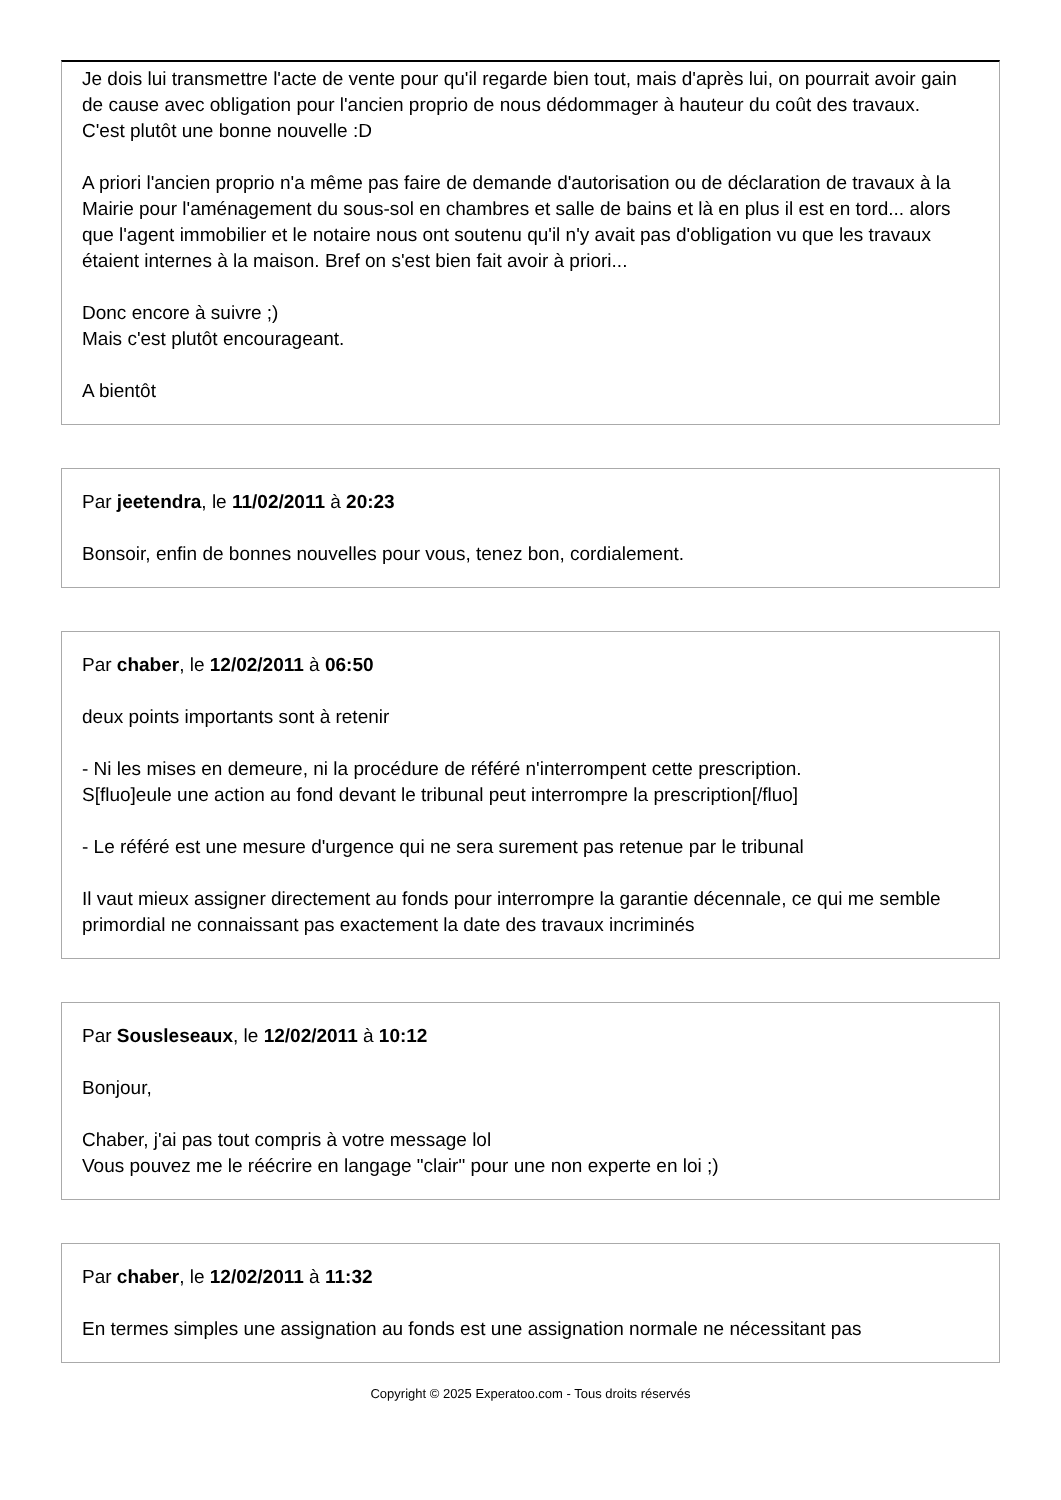Je dois lui transmettre l'acte de vente pour qu'il regarde bien tout, mais d'après lui, on pourrait avoir gain de cause avec obligation pour l'ancien proprio de nous dédommager à hauteur du coût des travaux.
C'est plutôt une bonne nouvelle :D
A priori l'ancien proprio n'a même pas faire de demande d'autorisation ou de déclaration de travaux à la Mairie pour l'aménagement du sous-sol en chambres et salle de bains et là en plus il est en tord... alors que l'agent immobilier et le notaire nous ont soutenu qu'il n'y avait pas d'obligation vu que les travaux étaient internes à la maison. Bref on s'est bien fait avoir à priori...
Donc encore à suivre ;)
Mais c'est plutôt encourageant.
A bientôt
Par jeetendra, le 11/02/2011 à 20:23
Bonsoir, enfin de bonnes nouvelles pour vous, tenez bon, cordialement.
Par chaber, le 12/02/2011 à 06:50
deux points importants sont à retenir
- Ni les mises en demeure, ni la procédure de référé n'interrompent cette prescription.
S[fluo]eule une action au fond devant le tribunal peut interrompre la prescription[/fluo]
- Le référé est une mesure d'urgence qui ne sera surement pas retenue par le tribunal
Il vaut mieux assigner directement au fonds pour interrompre la garantie décennale, ce qui me semble primordial ne connaissant pas exactement la date des travaux incriminés
Par Sousleseaux, le 12/02/2011 à 10:12
Bonjour,
Chaber, j'ai pas tout compris à votre message lol
Vous pouvez me le réécrire en langage "clair" pour une non experte en loi ;)
Par chaber, le 12/02/2011 à 11:32
En termes simples une assignation au fonds est une assignation normale ne nécessitant pas
Copyright © 2025 Experatoo.com - Tous droits réservés